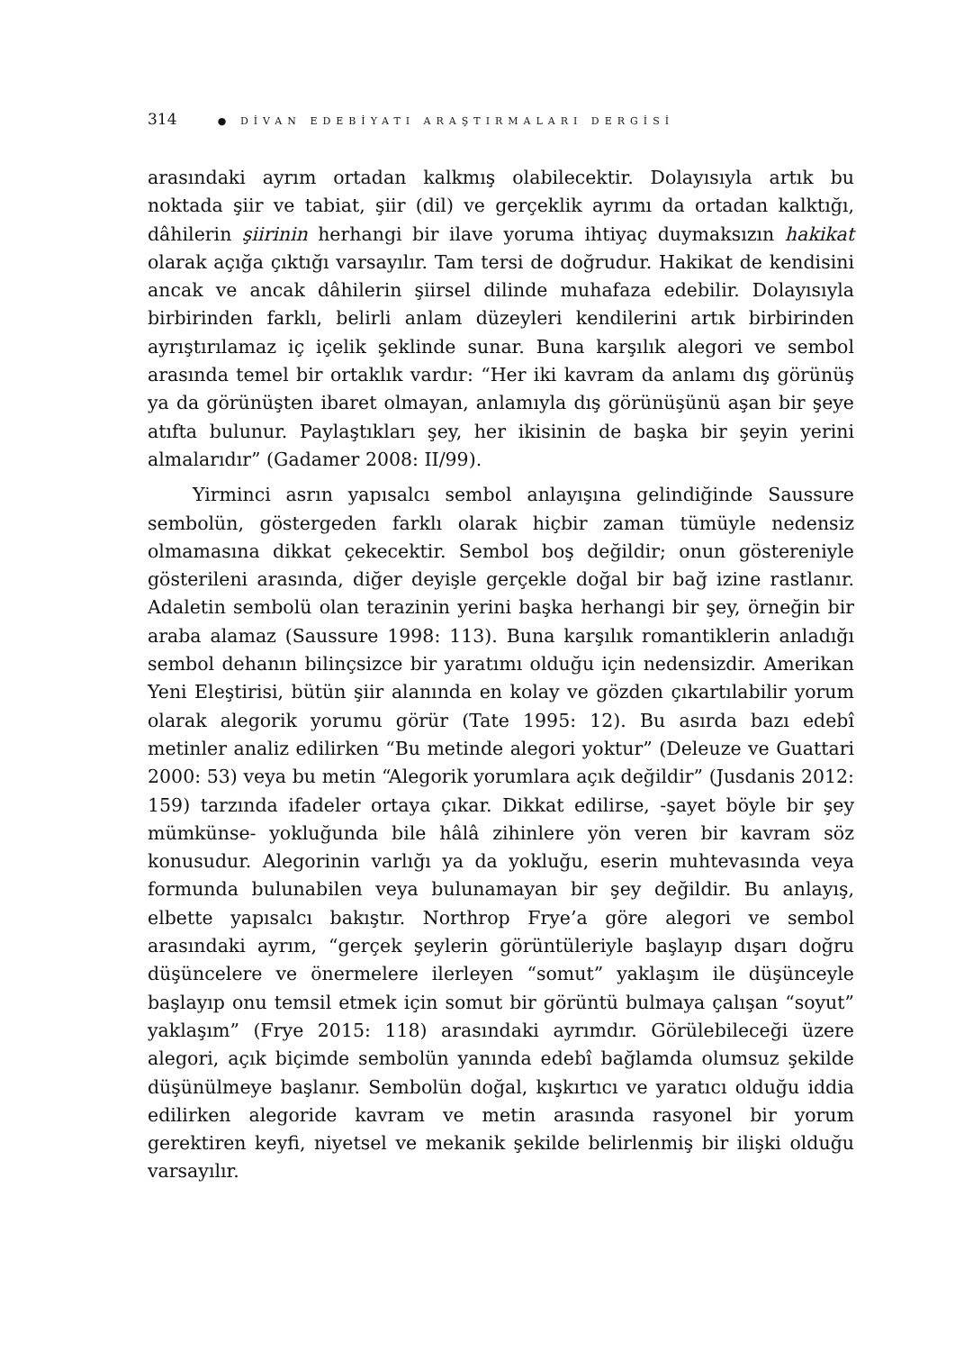314 ● DİVAN EDEBİYATI ARAŞTIRMALARI DERGİSİ
arasındaki ayrım ortadan kalkmış olabilecektir. Dolayısıyla artık bu noktada şiir ve tabiat, şiir (dil) ve gerçeklik ayrımı da ortadan kalktığı, dâhilerin şiirinin herhangi bir ilave yoruma ihtiyaç duymaksızın hakikat olarak açığa çıktığı varsayılır. Tam tersi de doğrudur. Hakikat de kendisini ancak ve ancak dâhilerin şiirsel dilinde muhafaza edebilir. Dolayısıyla birbirinden farklı, belirli anlam düzeyleri kendilerini artık birbirinden ayrıştırılamaz iç içelik şeklinde sunar. Buna karşılık alegori ve sembol arasında temel bir ortaklık vardır: “Her iki kavram da anlamı dış görünüş ya da görünüşten ibaret olmayan, anlamıyla dış görünüşünü aşan bir şeye atıfta bulunur. Paylaştıkları şey, her ikisinin de başka bir şeyin yerini almalarıdır” (Gadamer 2008: II/99).
Yirminci asrın yapısalcı sembol anlayışına gelindiğinde Saussure sembolün, göstergeden farklı olarak hiçbir zaman tümüyle nedensiz olmamasına dikkat çekecektir. Sembol boş değildir; onun göstereniyle gösterileni arasında, diğer deyişle gerçekle doğal bir bağ izine rastlanır. Adaletin sembolü olan terazinin yerini başka herhangi bir şey, örneğin bir araba alamaz (Saussure 1998: 113). Buna karşılık romantiklerin anladığı sembol dehanın bilinçsizce bir yaratımı olduğu için nedensizdir. Amerikan Yeni Eleştirisi, bütün şiir alanında en kolay ve gözden çıkartılabilir yorum olarak alegorik yorumu görür (Tate 1995: 12). Bu asırda bazı edebî metinler analiz edilirken “Bu metinde alegori yoktur” (Deleuze ve Guattari 2000: 53) veya bu metin “Alegorik yorumlara açık değildir” (Jusdanis 2012: 159) tarzında ifadeler ortaya çıkar. Dikkat edilirse, -şayet böyle bir şey mümkünse- yokluğunda bile hâlâ zihinlere yön veren bir kavram söz konusudur. Alegorinin varlığı ya da yokluğu, eserin muhtevasında veya formunda bulunabilen veya bulunamayan bir şey değildir. Bu anlayış, elbette yapısalcı bakıştır. Northrop Frye’a göre alegori ve sembol arasındaki ayrım, “gerçek şeylerin görüntüleriyle başlayıp dışarı doğru düşüncelere ve önermelere ilerleyen “somut” yaklaşım ile düşünceyle başlayıp onu temsil etmek için somut bir görüntü bulmaya çalışan “soyut” yaklaşım” (Frye 2015: 118) arasındaki ayrımdır. Görülebileceği üzere alegori, açık biçimde sembolün yanında edebî bağlamda olumsuz şekilde düşünülmeye başlanır. Sembolün doğal, kışkırtıcı ve yaratıcı olduğu iddia edilirken alegoride kavram ve metin arasında rasyonel bir yorum gerektiren keyfi, niyetsel ve mekanik şekilde belirlenmiş bir ilişki olduğu varsayılır.